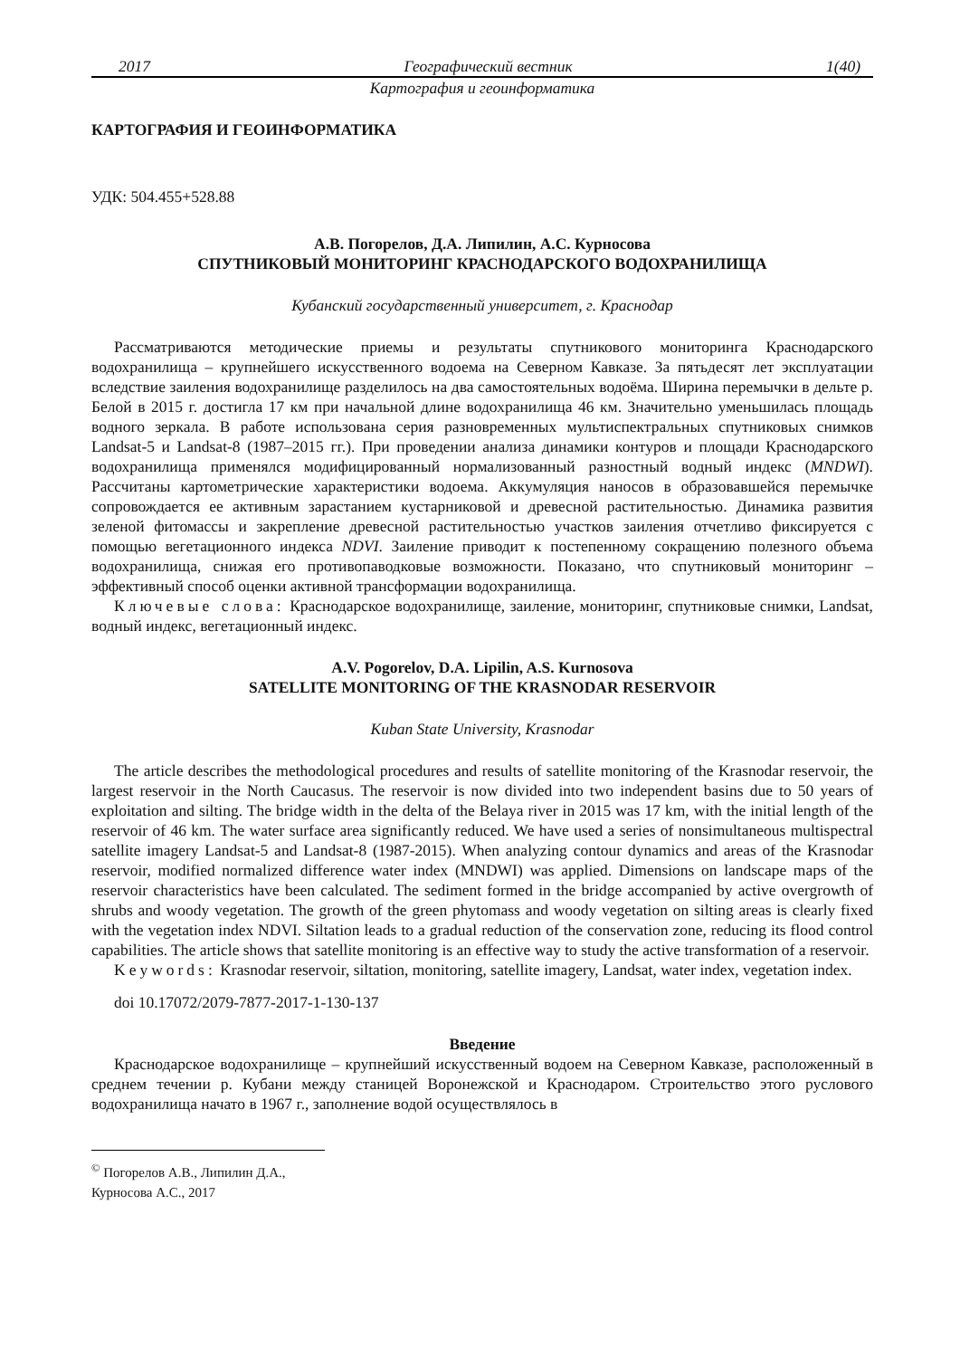2017 Географический вестник 1(40)
Картография и геоинформатика
КАРТОГРАФИЯ И ГЕОИНФОРМАТИКА
УДК: 504.455+528.88
А.В. Погорелов, Д.А. Липилин, А.С. Курносова
СПУТНИКОВЫЙ МОНИТОРИНГ КРАСНОДАРСКОГО ВОДОХРАНИЛИЩА
Кубанский государственный университет, г. Краснодар
Рассматриваются методические приемы и результаты спутникового мониторинга Краснодарского водохранилища – крупнейшего искусственного водоема на Северном Кавказе. За пятьдесят лет эксплуатации вследствие заиления водохранилище разделилось на два самостоятельных водоёма. Ширина перемычки в дельте р. Белой в 2015 г. достигла 17 км при начальной длине водохранилища 46 км. Значительно уменьшилась площадь водного зеркала. В работе использована серия разновременных мультиспектральных спутниковых снимков Landsat-5 и Landsat-8 (1987–2015 гг.). При проведении анализа динамики контуров и площади Краснодарского водохранилища применялся модифицированный нормализованный разностный водный индекс (MNDWI). Рассчитаны картометрические характеристики водоема. Аккумуляция наносов в образовавшейся перемычке сопровождается ее активным зарастанием кустарниковой и древесной растительностью. Динамика развития зеленой фитомассы и закрепление древесной растительностью участков заиления отчетливо фиксируется с помощью вегетационного индекса NDVI. Заиление приводит к постепенному сокращению полезного объема водохранилища, снижая его противопаводковые возможности. Показано, что спутниковый мониторинг – эффективный способ оценки активной трансформации водохранилища.
Ключевые слова: Краснодарское водохранилище, заиление, мониторинг, спутниковые снимки, Landsat, водный индекс, вегетационный индекс.
A.V. Pogorelov, D.A. Lipilin, A.S. Kurnosova
SATELLITE MONITORING OF THE KRASNODAR RESERVOIR
Kuban State University, Krasnodar
The article describes the methodological procedures and results of satellite monitoring of the Krasnodar reservoir, the largest reservoir in the North Caucasus. The reservoir is now divided into two independent basins due to 50 years of exploitation and silting. The bridge width in the delta of the Belaya river in 2015 was 17 km, with the initial length of the reservoir of 46 km. The water surface area significantly reduced. We have used a series of nonsimultaneous multispectral satellite imagery Landsat-5 and Landsat-8 (1987-2015). When analyzing contour dynamics and areas of the Krasnodar reservoir, modified normalized difference water index (MNDWI) was applied. Dimensions on landscape maps of the reservoir characteristics have been calculated. The sediment formed in the bridge accompanied by active overgrowth of shrubs and woody vegetation. The growth of the green phytomass and woody vegetation on silting areas is clearly fixed with the vegetation index NDVI. Siltation leads to a gradual reduction of the conservation zone, reducing its flood control capabilities. The article shows that satellite monitoring is an effective way to study the active transformation of a reservoir.
Keywords: Krasnodar reservoir, siltation, monitoring, satellite imagery, Landsat, water index, vegetation index.
doi 10.17072/2079-7877-2017-1-130-137
Введение
Краснодарское водохранилище – крупнейший искусственный водоем на Северном Кавказе, расположенный в среднем течении р. Кубани между станицей Воронежской и Краснодаром. Строительство этого руслового водохранилища начато в 1967 г., заполнение водой осуществлялось в
<sup>©</sup> Погорелов А.В., Липилин Д.А., Курносова А.С., 2017